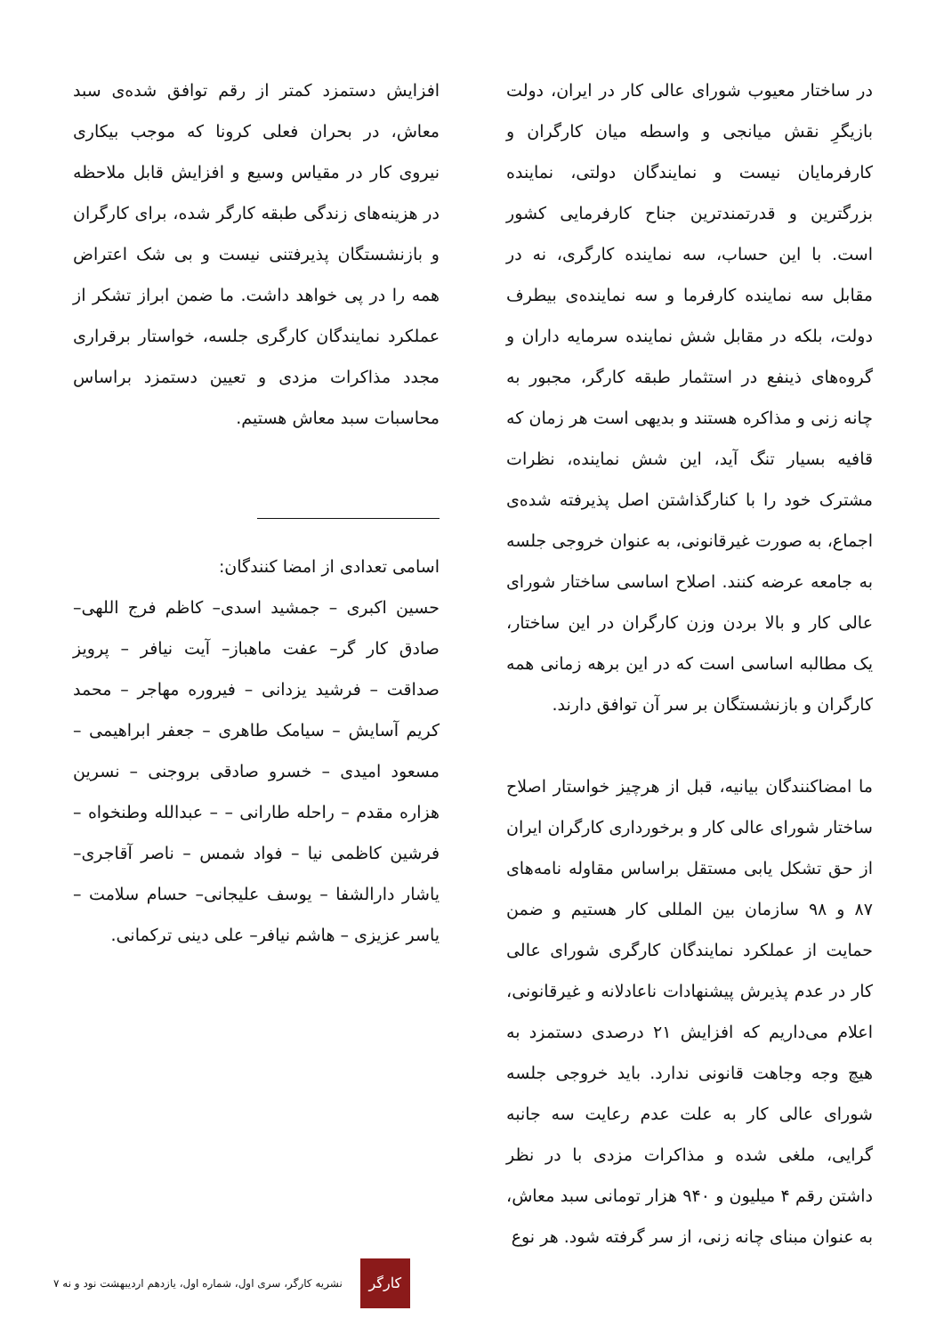در ساختار معیوب شورای عالی کار در ایران، دولت بازیگرِ نقش میانجی و واسطه میان کارگران و کارفرمایان نیست و نمایندگان دولتی، نماینده بزرگترین و قدرتمندترین جناح کارفرمایی کشور است. با این حساب، سه نماینده کارگری، نه در مقابل سه نماینده کارفرما و سه نماینده‌ی بیطرف دولت، بلکه در مقابل شش نماینده سرمایه داران و گروه‌های ذینفع در استثمار طبقه کارگر، مجبور به چانه زنی و مذاکره هستند و بدیهی است هر زمان که قافیه بسیار تنگ آید، این شش نماینده، نظرات مشترک خود را با کنارگذاشتن اصل پذیرفته شده‌ی اجماع، به صورت غیرقانونی، به عنوان خروجی جلسه به جامعه عرضه کنند. اصلاح اساسی ساختار شورای عالی کار و بالا بردن وزن کارگران در این ساختار، یک مطالبه اساسی است که در این برهه زمانی همه کارگران و بازنشستگان بر سر آن توافق دارند.
ما امضاکنندگان بیانیه، قبل از هرچیز خواستار اصلاح ساختار شورای عالی کار و برخورداری کارگران ایران از حق تشکل یابی مستقل براساس مقاوله نامه‌های ۸۷ و ۹۸ سازمان بین المللی کار هستیم و ضمن حمایت از عملکرد نمایندگان کارگری شورای عالی کار در عدم پذیرش پیشنهادات ناعادلانه و غیرقانونی، اعلام می‌داریم که افزایش ۲۱ درصدی دستمزد به هیچ وجه وجاهت قانونی ندارد. باید خروجی جلسه شورای عالی کار به علت عدم رعایت سه جانبه گرایی، ملغی شده و مذاکرات مزدی با در نظر داشتن رقم ۴ میلیون و ۹۴۰ هزار تومانی سبد معاش، به عنوان مبنای چانه زنی، از سر گرفته شود. هر نوع
افزایش دستمزد کمتر از رقم توافق شده‌ی سبد معاش، در بحران فعلی کرونا که موجب بیکاری نیروی کار در مقیاس وسیع و افزایش قابل ملاحظه در هزینه‌های زندگی طبقه کارگر شده، برای کارگران و بازنشستگان پذیرفتنی نیست و بی شک اعتراض همه را در پی خواهد داشت. ما ضمن ابراز تشکر از عملکرد نمایندگان کارگری جلسه، خواستار برقراری مجدد مذاکرات مزدی و تعیین دستمزد براساس محاسبات سبد معاش هستیم.
اسامی تعدادی از امضا کنندگان:
حسین اکبری – جمشید اسدی– کاظم فرج اللهی– صادق کار گر– عفت ماهباز– آیت نیافر – پرویز صداقت – فرشید یزدانی – فیروره مهاجر – محمد کریم آسایش – سیامک طاهری – جعفر ابراهیمی – مسعود امیدی – خسرو صادقی بروجنی – نسرین هزاره مقدم – راحله طارانی – – عبدالله وطنخواه – فرشین کاظمی نیا – فواد شمس – ناصر آقاجری– یاشار دارالشفا – یوسف علیجانی– حسام سلامت – یاسر عزیزی – هاشم نیافر– علی دینی ترکمانی.
کارگر
نشریه کارگر، سری اول، شماره اول، یازدهم اردیبهشت نود و نه ۷